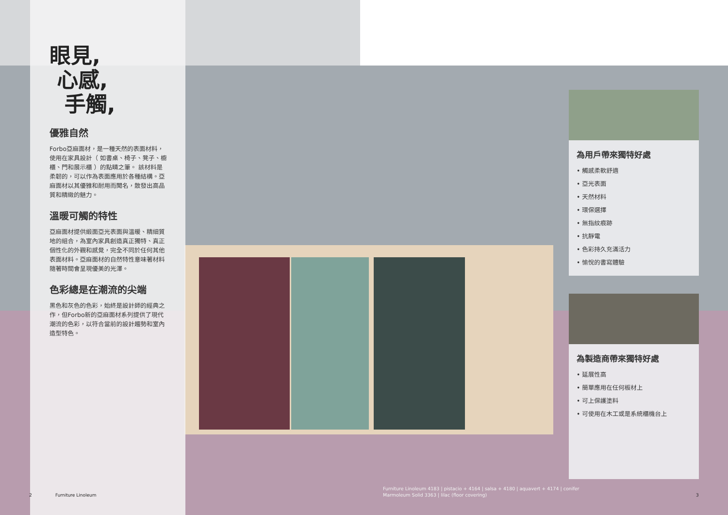眼見,
心感,
手觸,
優雅自然
Forbo亞麻面材，是一種天然的表面材料，使用在家具設計（ 如書桌、椅子、凳子、櫥櫃、門和展示櫃 ）的點睛之筆。 該材料是柔韌的，可以作為表面應用於各種結構。亞麻面材以其優雅和耐用而聞名，散發出高品質和精緻的魅力。
溫暖可觸的特性
亞麻面材提供緞面亞光表面與溫暖、精細質地的組合，為室內家具創造真正獨特、真正個性化的外觀和感覺，完全不同於任何其他表面材料。亞麻面材的自然特性意味著材料隨著時間會呈現優美的光澤。
色彩總是在潮流的尖端
黑色和灰色的色彩，始終是設計師的經典之作，但Forbo新的亞麻面材系列提供了現代潮流的色彩，以符合當前的設計趨勢和室內造型特色。
為用戶帶來獨特好處
• 觸感柔軟舒適
• 亞光表面
• 天然材料
• 環保選擇
• 無指紋痕跡
• 抗靜電
• 色彩持久充滿活力
• 愉悅的書寫體驗
為製造商帶來獨特好處
• 延展性高
• 簡單應用在任何板材上
• 可上保護塗料
• 可使用在木工或是系統櫃機台上
Furniture Linoleum 4183 | pistacio + 4164 | salsa + 4180 | aquavert + 4174 | conifer
Marmoleum Solid 3363 | lilac (floor covering)
2 Furniture Linoleum 3